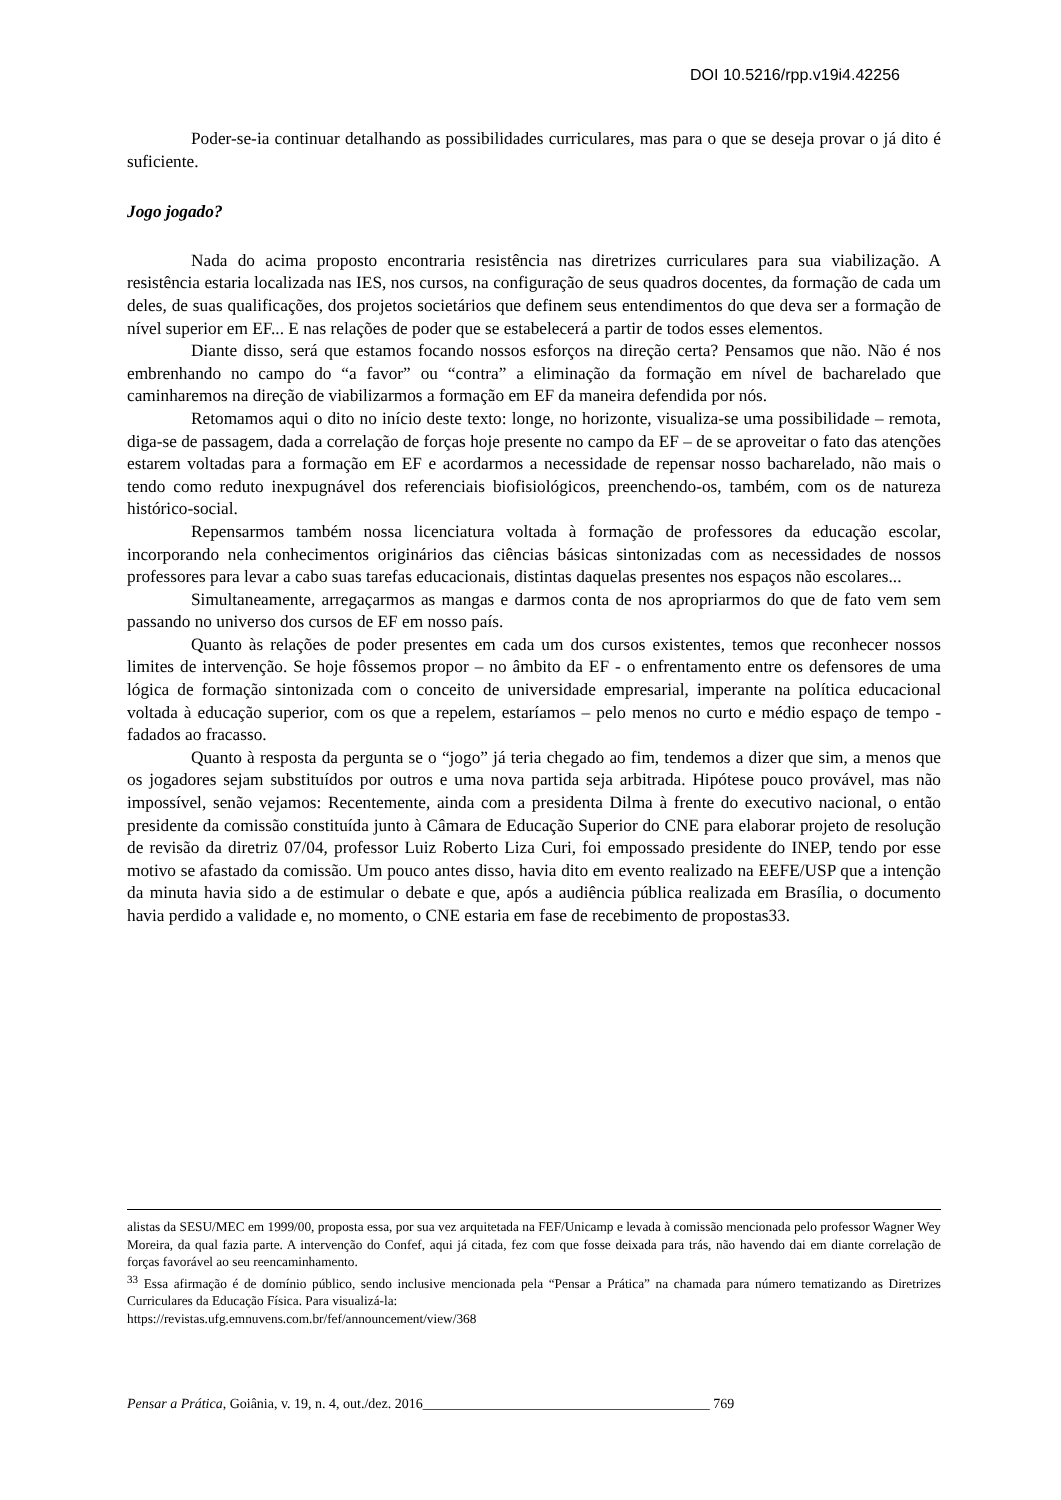DOI 10.5216/rpp.v19i4.42256
Poder-se-ia continuar detalhando as possibilidades curriculares, mas para o que se deseja provar o já dito é suficiente.
Jogo jogado?
Nada do acima proposto encontraria resistência nas diretrizes curriculares para sua viabilização. A resistência estaria localizada nas IES, nos cursos, na configuração de seus quadros docentes, da formação de cada um deles, de suas qualificações, dos projetos societários que definem seus entendimentos do que deva ser a formação de nível superior em EF... E nas relações de poder que se estabelecerá a partir de todos esses elementos.
Diante disso, será que estamos focando nossos esforços na direção certa? Pensamos que não. Não é nos embrenhando no campo do “a favor” ou “contra” a eliminação da formação em nível de bacharelado que caminharemos na direção de viabilizarmos a formação em EF da maneira defendida por nós.
Retomamos aqui o dito no início deste texto: longe, no horizonte, visualiza-se uma possibilidade – remota, diga-se de passagem, dada a correlação de forças hoje presente no campo da EF – de se aproveitar o fato das atenções estarem voltadas para a formação em EF e acordarmos a necessidade de repensar nosso bacharelado, não mais o tendo como reduto inexpugnável dos referenciais biofisiológicos, preenchendo-os, também, com os de natureza histórico-social.
Repensarmos também nossa licenciatura voltada à formação de professores da educação escolar, incorporando nela conhecimentos originários das ciências básicas sintonizadas com as necessidades de nossos professores para levar a cabo suas tarefas educacionais, distintas daquelas presentes nos espaços não escolares...
Simultaneamente, arregaçarmos as mangas e darmos conta de nos apropriarmos do que de fato vem sem passando no universo dos cursos de EF em nosso país.
Quanto às relações de poder presentes em cada um dos cursos existentes, temos que reconhecer nossos limites de intervenção. Se hoje fôssemos propor – no âmbito da EF - o enfrentamento entre os defensores de uma lógica de formação sintonizada com o conceito de universidade empresarial, imperante na política educacional voltada à educação superior, com os que a repelem, estaríamos – pelo menos no curto e médio espaço de tempo - fadados ao fracasso.
Quanto à resposta da pergunta se o “jogo” já teria chegado ao fim, tendemos a dizer que sim, a menos que os jogadores sejam substituídos por outros e uma nova partida seja arbitrada. Hipótese pouco provável, mas não impossível, senão vejamos: Recentemente, ainda com a presidenta Dilma à frente do executivo nacional, o então presidente da comissão constituída junto à Câmara de Educação Superior do CNE para elaborar projeto de resolução de revisão da diretriz 07/04, professor Luiz Roberto Liza Curi, foi empossado presidente do INEP, tendo por esse motivo se afastado da comissão. Um pouco antes disso, havia dito em evento realizado na EEFE/USP que a intenção da minuta havia sido a de estimular o debate e que, após a audiência pública realizada em Brasília, o documento havia perdido a validade e, no momento, o CNE estaria em fase de recebimento de propostas33.
alistas da SESU/MEC em 1999/00, proposta essa, por sua vez arquitetada na FEF/Unicamp e levada à comissão mencionada pelo professor Wagner Wey Moreira, da qual fazia parte. A intervenção do Confef, aqui já citada, fez com que fosse deixada para trás, não havendo dai em diante correlação de forças favorável ao seu reencaminhamento.
<sup>33</sup> Essa afirmação é de domínio público, sendo inclusive mencionada pela “Pensar a Prática” na chamada para número tematizando as Diretrizes Curriculares da Educação Física. Para visualizá-la:
https://revistas.ufg.emnuvens.com.br/fef/announcement/view/368
Pensar a Prática, Goiânia, v. 19, n. 4, out./dez. 2016_________________________________________ 769